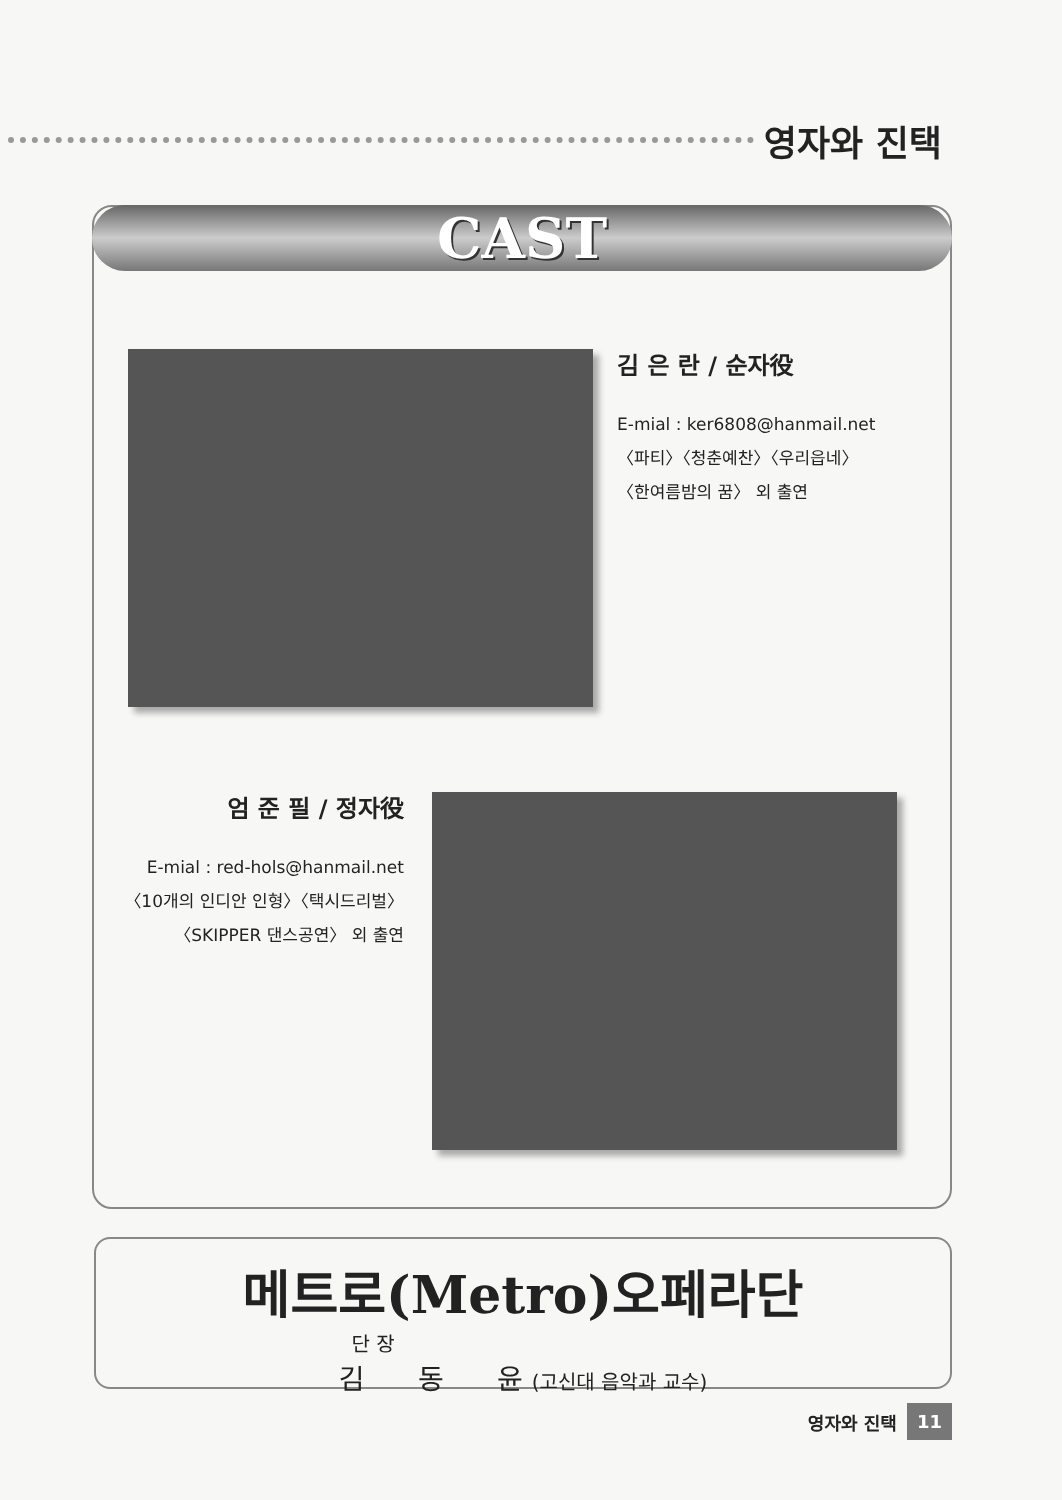영자와 진택
CAST
김 은 란 / 순자役
E-mial : ker6808@hanmail.net
〈파티〉〈청춘예찬〉〈우리읍네〉
〈한여름밤의 꿈〉 외 출연
엄 준 필 / 정자役
E-mial : red-hols@hanmail.net
〈10개의 인디안 인형〉〈택시드리벌〉
〈SKIPPER 댄스공연〉 외 출연
메트로(Metro)오페라단
단 장
김 동 윤 (고신대 음악과 교수)
영자와 진택 11